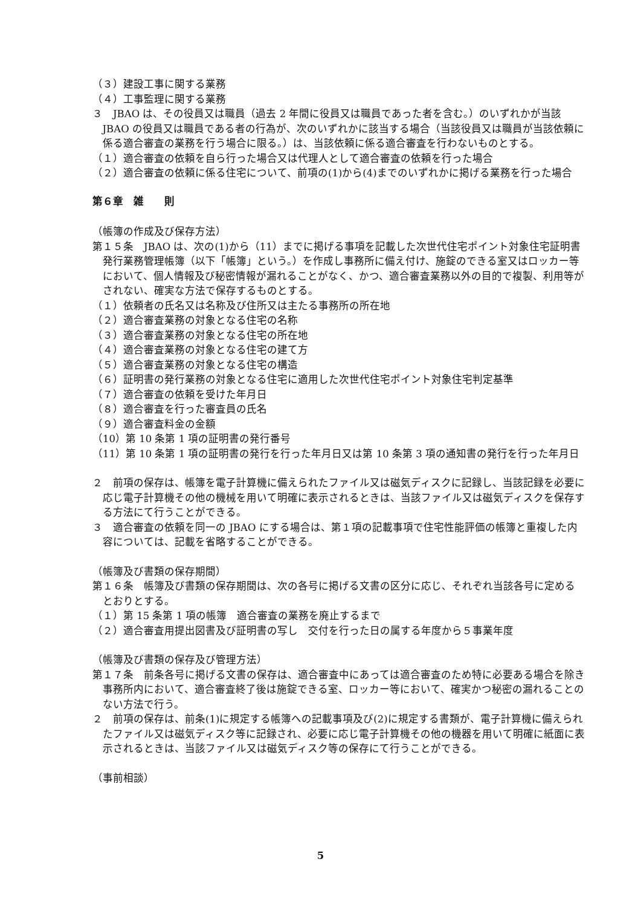（３）建設工事に関する業務
（４）工事監理に関する業務
３　JBAO は、その役員又は職員（過去 2 年間に役員又は職員であった者を含む。）のいずれかが当該 JBAO の役員又は職員である者の行為が、次のいずれかに該当する場合（当該役員又は職員が当該依頼に係る適合審査の業務を行う場合に限る。）は、当該依頼に係る適合審査を行わないものとする。
（１）適合審査の依頼を自ら行った場合又は代理人として適合審査の依頼を行った場合
（２）適合審査の依頼に係る住宅について、前項の(1)から(4)までのいずれかに掲げる業務を行った場合
第６章　雑　　則
（帳簿の作成及び保存方法）
第１５条　JBAO は、次の(1)から（11）までに掲げる事項を記載した次世代住宅ポイント対象住宅証明書発行業務管理帳簿（以下「帳簿」という。）を作成し事務所に備え付け、施錠のできる室又はロッカー等において、個人情報及び秘密情報が漏れることがなく、かつ、適合審査業務以外の目的で複製、利用等がされない、確実な方法で保存するものとする。
（１）依頼者の氏名又は名称及び住所又は主たる事務所の所在地
（２）適合審査業務の対象となる住宅の名称
（３）適合審査業務の対象となる住宅の所在地
（４）適合審査業務の対象となる住宅の建て方
（５）適合審査業務の対象となる住宅の構造
（６）証明書の発行業務の対象となる住宅に適用した次世代住宅ポイント対象住宅判定基準
（７）適合審査の依頼を受けた年月日
（８）適合審査を行った審査員の氏名
（９）適合審査料金の金額
（10）第 10 条第 1 項の証明書の発行番号
（11）第 10 条第 1 項の証明書の発行を行った年月日又は第 10 条第 3 項の通知書の発行を行った年月日
２　前項の保存は、帳簿を電子計算機に備えられたファイル又は磁気ディスクに記録し、当該記録を必要に応じ電子計算機その他の機械を用いて明確に表示されるときは、当該ファイル又は磁気ディスクを保存する方法にて行うことができる。
３　適合審査の依頼を同一の JBAO にする場合は、第１項の記載事項で住宅性能評価の帳簿と重複した内容については、記載を省略することができる。
（帳簿及び書類の保存期間）
第１６条　帳簿及び書類の保存期間は、次の各号に掲げる文書の区分に応じ、それぞれ当該各号に定めるとおりとする。
（１）第 15 条第 1 項の帳簿　適合審査の業務を廃止するまで
（２）適合審査用提出図書及び証明書の写し　交付を行った日の属する年度から５事業年度
（帳簿及び書類の保存及び管理方法）
第１７条　前条各号に掲げる文書の保存は、適合審査中にあっては適合審査のため特に必要ある場合を除き事務所内において、適合審査終了後は施錠できる室、ロッカー等において、確実かつ秘密の漏れることのない方法で行う。
２　前項の保存は、前条(1)に規定する帳簿への記載事項及び(2)に規定する書類が、電子計算機に備えられたファイル又は磁気ディスク等に記録され、必要に応じ電子計算機その他の機器を用いて明確に紙面に表示されるときは、当該ファイル又は磁気ディスク等の保存にて行うことができる。
（事前相談）
5